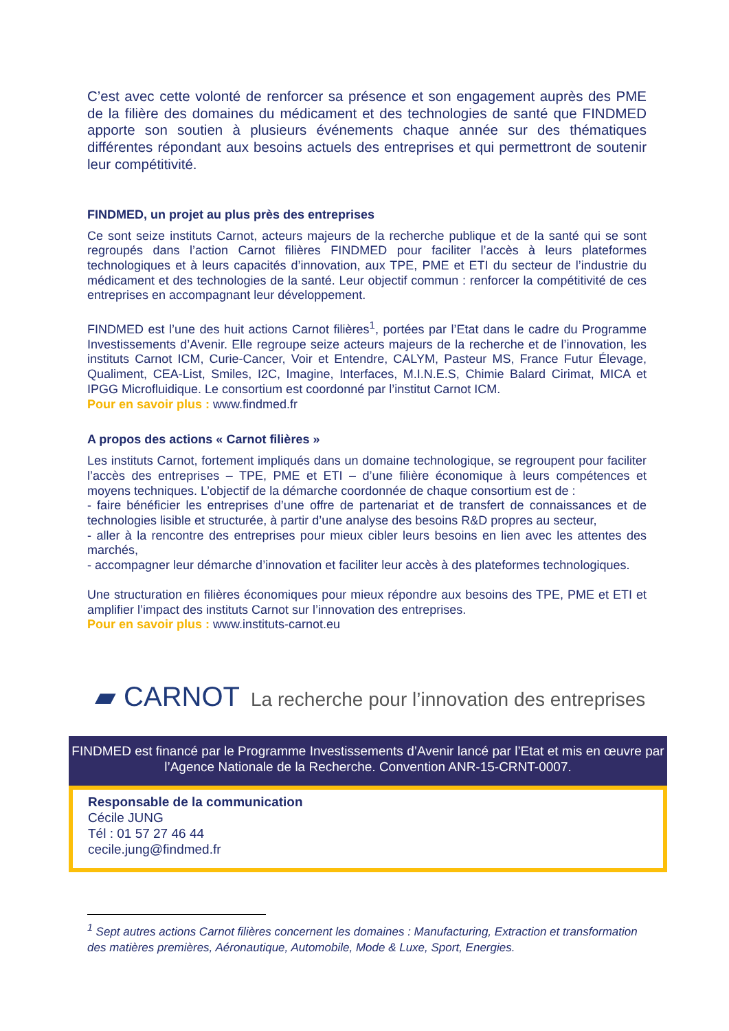C’est avec cette volonté de renforcer sa présence et son engagement auprès des PME de la filière des domaines du médicament et des technologies de santé que FINDMED apporte son soutien à plusieurs événements chaque année sur des thématiques différentes répondant aux besoins actuels des entreprises et qui permettront de soutenir leur compétitivité.
FINDMED, un projet au plus près des entreprises
Ce sont seize instituts Carnot, acteurs majeurs de la recherche publique et de la santé qui se sont regroupés dans l’action Carnot filières FINDMED pour faciliter l’accès à leurs plateformes technologiques et à leurs capacités d’innovation, aux TPE, PME et ETI du secteur de l’industrie du médicament et des technologies de la santé. Leur objectif commun : renforcer la compétitivité de ces entreprises en accompagnant leur développement.
FINDMED est l’une des huit actions Carnot filières<sup>1</sup>, portées par l’Etat dans le cadre du Programme Investissements d’Avenir. Elle regroupe seize acteurs majeurs de la recherche et de l’innovation, les instituts Carnot ICM, Curie-Cancer, Voir et Entendre, CALYM, Pasteur MS, France Futur Élevage, Qualiment, CEA-List, Smiles, I2C, Imagine, Interfaces, M.I.N.E.S, Chimie Balard Cirimat, MICA et IPGG Microfluidique. Le consortium est coordonné par l’institut Carnot ICM.
Pour en savoir plus : www.findmed.fr
A propos des actions « Carnot filières »
Les instituts Carnot, fortement impliqués dans un domaine technologique, se regroupent pour faciliter l’accès des entreprises – TPE, PME et ETI – d’une filière économique à leurs compétences et moyens techniques. L’objectif de la démarche coordonnée de chaque consortium est de :
- faire bénéficier les entreprises d’une offre de partenariat et de transfert de connaissances et de technologies lisible et structurée, à partir d’une analyse des besoins R&D propres au secteur,
- aller à la rencontre des entreprises pour mieux cibler leurs besoins en lien avec les attentes des marchés,
- accompagner leur démarche d’innovation et faciliter leur accès à des plateformes technologiques.
Une structuration en filières économiques pour mieux répondre aux besoins des TPE, PME et ETI et amplifier l’impact des instituts Carnot sur l’innovation des entreprises.
Pour en savoir plus : www.instituts-carnot.eu
▰ CARNOT La recherche pour l’innovation des entreprises
FINDMED est financé par le Programme Investissements d’Avenir lancé par l’Etat et mis en œuvre par l’Agence Nationale de la Recherche. Convention ANR-15-CRNT-0007.
Responsable de la communication
Cécile JUNG
Tél : 01 57 27 46 44
cecile.jung@findmed.fr
<sup>1</sup> Sept autres actions Carnot filières concernent les domaines : Manufacturing, Extraction et transformation des matières premières, Aéronautique, Automobile, Mode & Luxe, Sport, Energies.